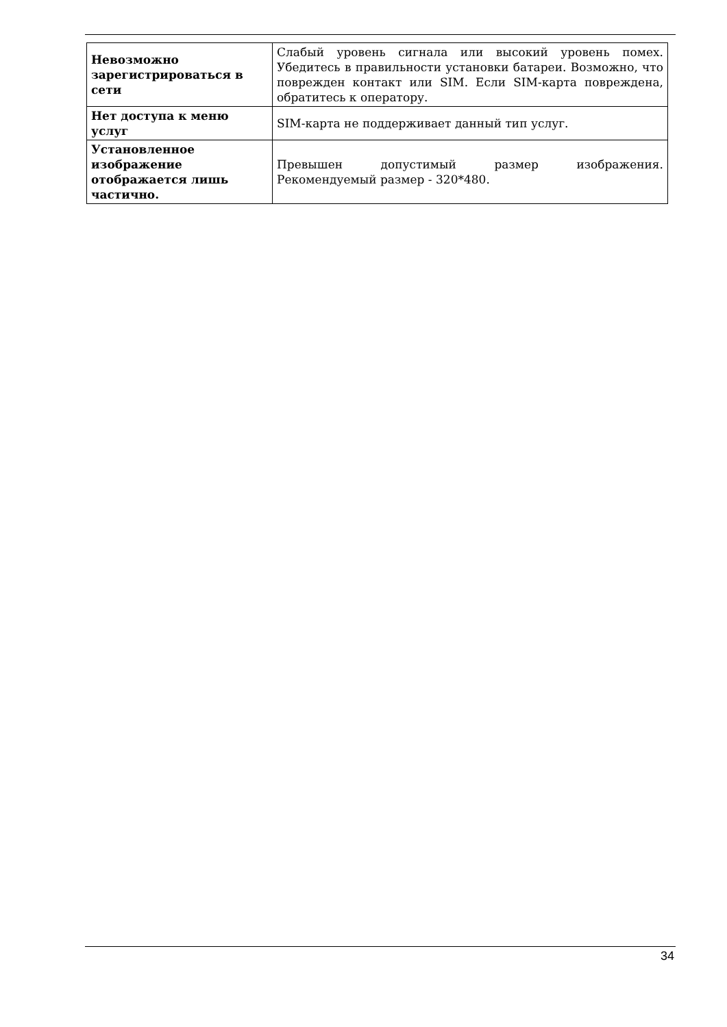| Невозможно зарегистрироваться в сети | Слабый уровень сигнала или высокий уровень помех. Убедитесь в правильности установки батареи. Возможно, что поврежден контакт или SIM. Если SIM-карта повреждена, обратитесь к оператору. |
| Нет доступа к меню услуг | SIM-карта не поддерживает данный тип услуг. |
| Установленное изображение отображается лишь частично. | Превышен допустимый размер изображения. Рекомендуемый размер - 320*480. |
34